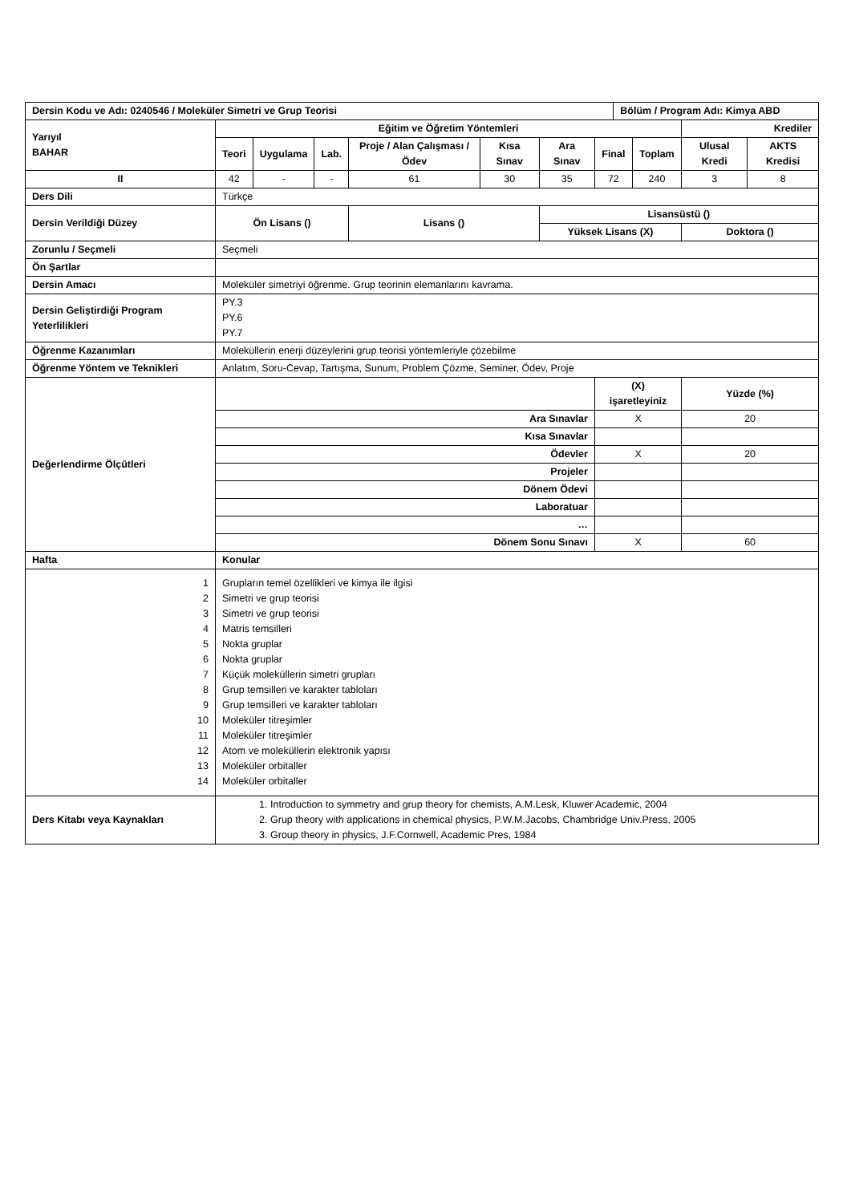| Dersin Kodu ve Adı: 0240546 / Moleküler Simetri ve Grup Teorisi | | | | | | | | Bölüm / Program Adı: Kimya ABD | | | |
| Yarıyıl BAHAR | Eğitim ve Öğretim Yöntemleri | | | | | | | | | Krediler | |
| | Teori | Uygulama | Lab. | Proje / Alan Çalışması / Ödev | Kısa Sınav | Ara Sınav | Final | | Toplam | Ulusal Kredi | AKTS Kredisi |
| II | 42 | - | - | 61 | 30 | 35 | 72 | | 240 | 3 | 8 |
| Ders Dili | Türkçe | | | | | | | | | | |
| Dersin Verildiği Düzey | Ön Lisans () | | | Lisans () | | Lisansüstü () | | | | | |
| | | | | | | Yüksek Lisans (X) | | | | Doktora () | |
| Zorunlu / Seçmeli | Seçmeli | | | | | | | | | | |
| Ön Şartlar | | | | | | | | | | | |
| Dersin Amacı | Moleküler simetriyi öğrenme. Grup teorinin elemanlarını kavrama. | | | | | | | | | | |
| Dersin Geliştirdiği Program Yeterlilikleri | PY.3 PY.6 PY.7 | | | | | | | | | | |
| Öğrenme Kazanımları | Moleküllerin enerji düzeylerini grup teorisi yöntemleriyle çözebilme | | | | | | | | | | |
| Öğrenme Yöntem ve Teknikleri | Anlatım, Soru-Cevap, Tartışma, Sunum, Problem Çözme, Seminer, Ödev, Proje | | | | | | | | | | |
| Değerlendirme Ölçütleri | | | | | | | (X) işaretleyiniz | | | Yüzde (%) | |
| | Ara Sınavlar | | | | | | X | | | 20 | |
| | Kısa Sınavlar | | | | | | | | | | |
| | Ödevler | | | | | | X | | | 20 | |
| | Projeler | | | | | | | | | | |
| | Dönem Ödevi | | | | | | | | | | |
| | Laboratuar | | | | | | | | | | |
| | … | | | | | | | | | | |
| | Dönem Sonu Sınavı | | | | | | X | | | 60 | |
| Hafta | Konular | | | | | | | | | | |
| 1 2 3 4 5 6 7 8 9 10 11 12 13 14 | Grupların temel özellikleri ve kimya ile ilgisi Simetri ve grup teorisi Simetri ve grup teorisi Matris temsilleri Nokta gruplar Nokta gruplar Küçük moleküllerin simetri grupları Grup temsilleri ve karakter tabloları Grup temsilleri ve karakter tabloları Moleküler titreşimler Moleküler titreşimler Atom ve moleküllerin elektronik yapısı Moleküler orbitaller Moleküler orbitaller | | | | | | | | | | |
| Ders Kitabı veya Kaynakları | 1. Introduction to symmetry and grup theory for chemists, A.M.Lesk, Kluwer Academic, 2004 2. Grup theory with applications in chemical physics, P.W.M.Jacobs, Chambridge Univ.Press, 2005 3. Group theory in physics, J.F.Cornwell, Academic Pres, 1984 | | | | | | | | | | |